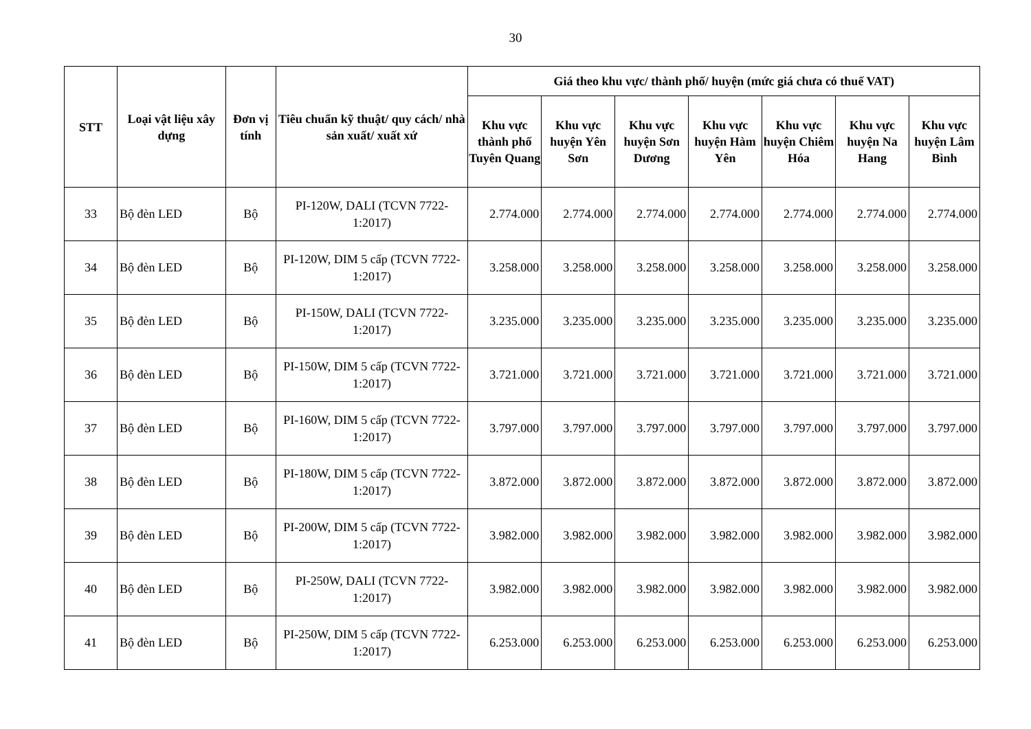30
| STT | Loại vật liệu xây dựng | Đơn vị tính | Tiêu chuẩn kỹ thuật/ quy cách/ nhà sản xuất/ xuất xứ | Giá theo khu vực/ thành phố/ huyện (mức giá chưa có thuế VAT) | | | | | | |
| --- | --- | --- | --- | --- | --- | --- | --- | --- | --- | --- |
| | | | | Khu vực thành phố Tuyên Quang | Khu vực huyện Yên Sơn | Khu vực huyện Sơn Dương | Khu vực huyện Hàm Yên | Khu vực huyện Chiêm Hóa | Khu vực huyện Na Hang | Khu vực huyện Lâm Bình |
| 33 | Bộ đèn LED | Bộ | PI-120W, DALI (TCVN 7722-1:2017) | 2.774.000 | 2.774.000 | 2.774.000 | 2.774.000 | 2.774.000 | 2.774.000 | 2.774.000 |
| 34 | Bộ đèn LED | Bộ | PI-120W, DIM 5 cấp (TCVN 7722-1:2017) | 3.258.000 | 3.258.000 | 3.258.000 | 3.258.000 | 3.258.000 | 3.258.000 | 3.258.000 |
| 35 | Bộ đèn LED | Bộ | PI-150W, DALI (TCVN 7722-1:2017) | 3.235.000 | 3.235.000 | 3.235.000 | 3.235.000 | 3.235.000 | 3.235.000 | 3.235.000 |
| 36 | Bộ đèn LED | Bộ | PI-150W, DIM 5 cấp (TCVN 7722-1:2017) | 3.721.000 | 3.721.000 | 3.721.000 | 3.721.000 | 3.721.000 | 3.721.000 | 3.721.000 |
| 37 | Bộ đèn LED | Bộ | PI-160W, DIM 5 cấp (TCVN 7722-1:2017) | 3.797.000 | 3.797.000 | 3.797.000 | 3.797.000 | 3.797.000 | 3.797.000 | 3.797.000 |
| 38 | Bộ đèn LED | Bộ | PI-180W, DIM 5 cấp (TCVN 7722-1:2017) | 3.872.000 | 3.872.000 | 3.872.000 | 3.872.000 | 3.872.000 | 3.872.000 | 3.872.000 |
| 39 | Bộ đèn LED | Bộ | PI-200W, DIM 5 cấp (TCVN 7722-1:2017) | 3.982.000 | 3.982.000 | 3.982.000 | 3.982.000 | 3.982.000 | 3.982.000 | 3.982.000 |
| 40 | Bộ đèn LED | Bộ | PI-250W, DALI (TCVN 7722-1:2017) | 3.982.000 | 3.982.000 | 3.982.000 | 3.982.000 | 3.982.000 | 3.982.000 | 3.982.000 |
| 41 | Bộ đèn LED | Bộ | PI-250W, DIM 5 cấp (TCVN 7722-1:2017) | 6.253.000 | 6.253.000 | 6.253.000 | 6.253.000 | 6.253.000 | 6.253.000 | 6.253.000 |